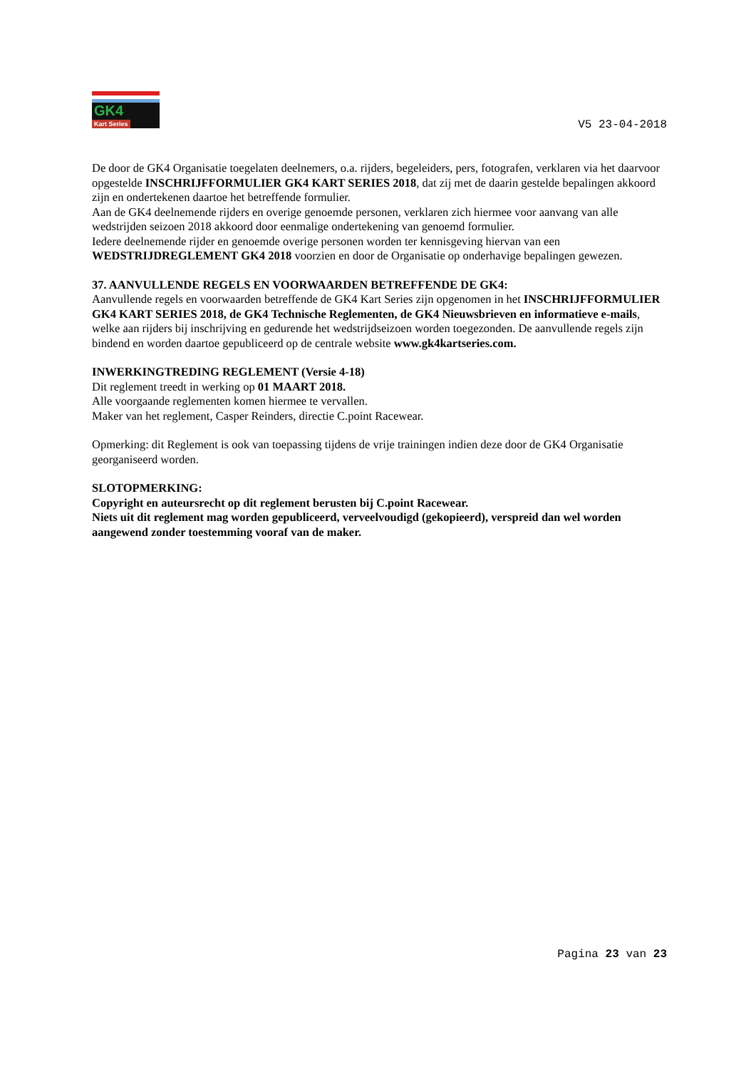GK4
Kart Series
V5 23-04-2018
De door de GK4 Organisatie toegelaten deelnemers, o.a. rijders, begeleiders, pers, fotografen, verklaren via het daarvoor opgestelde INSCHRIJFFORMULIER GK4 KART SERIES 2018, dat zij met de daarin gestelde bepalingen akkoord zijn en ondertekenen daartoe het betreffende formulier.
Aan de GK4 deelnemende rijders en overige genoemde personen, verklaren zich hiermee voor aanvang van alle wedstrijden seizoen 2018 akkoord door eenmalige ondertekening van genoemd formulier.
Iedere deelnemende rijder en genoemde overige personen worden ter kennisgeving hiervan van een WEDSTRIJDREGLEMENT GK4 2018 voorzien en door de Organisatie op onderhavige bepalingen gewezen.
37. AANVULLENDE REGELS EN VOORWAARDEN BETREFFENDE DE GK4:
Aanvullende regels en voorwaarden betreffende de GK4 Kart Series zijn opgenomen in het INSCHRIJFFORMULIER GK4 KART SERIES 2018, de GK4 Technische Reglementen, de GK4 Nieuwsbrieven en informatieve e-mails, welke aan rijders bij inschrijving en gedurende het wedstrijdseizoen worden toegezonden. De aanvullende regels zijn bindend en worden daartoe gepubliceerd op de centrale website www.gk4kartseries.com.
INWERKINGTREDING REGLEMENT (Versie 4-18)
Dit reglement treedt in werking op 01 MAART 2018.
Alle voorgaande reglementen komen hiermee te vervallen.
Maker van het reglement, Casper Reinders, directie C.point Racewear.
Opmerking: dit Reglement is ook van toepassing tijdens de vrije trainingen indien deze door de GK4 Organisatie georganiseerd worden.
SLOTOPMERKING:
Copyright en auteursrecht op dit reglement berusten bij C.point Racewear.
Niets uit dit reglement mag worden gepubliceerd, verveelvoudigd (gekopieerd), verspreid dan wel worden aangewend zonder toestemming vooraf van de maker.
Pagina 23 van 23